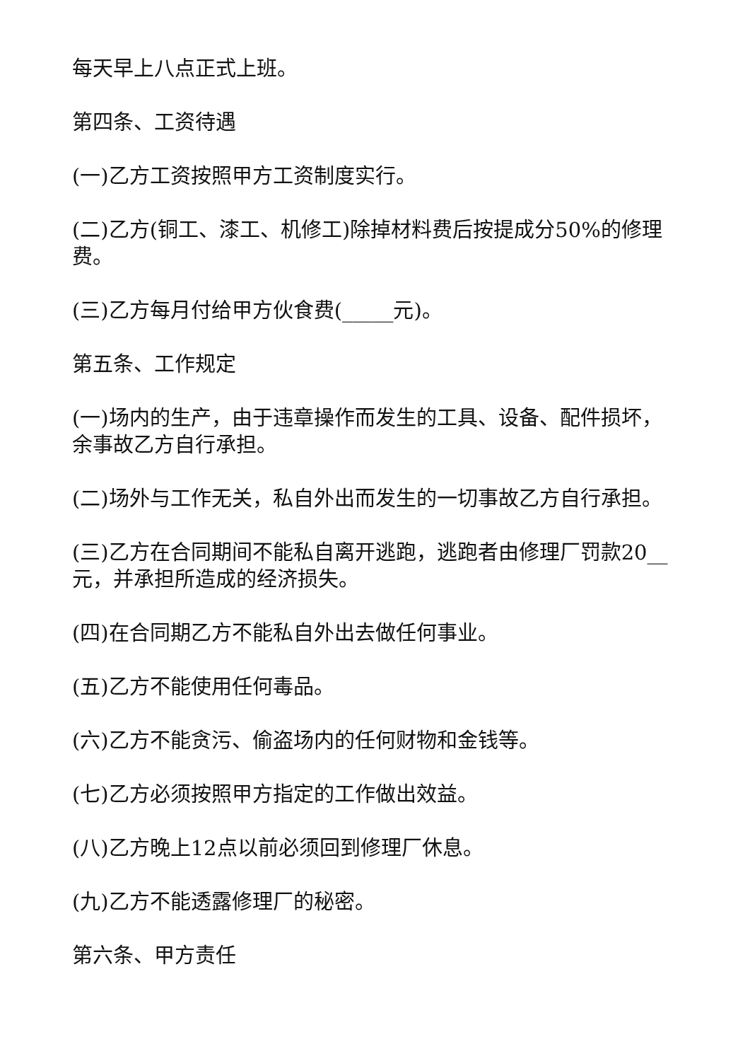每天早上八点正式上班。
第四条、工资待遇
(一)乙方工资按照甲方工资制度实行。
(二)乙方(铜工、漆工、机修工)除掉材料费后按提成分50%的修理费。
(三)乙方每月付给甲方伙食费(_____元)。
第五条、工作规定
(一)场内的生产，由于违章操作而发生的工具、设备、配件损坏，余事故乙方自行承担。
(二)场外与工作无关，私自外出而发生的一切事故乙方自行承担。
(三)乙方在合同期间不能私自离开逃跑，逃跑者由修理厂罚款20__元，并承担所造成的经济损失。
(四)在合同期乙方不能私自外出去做任何事业。
(五)乙方不能使用任何毒品。
(六)乙方不能贪污、偷盗场内的任何财物和金钱等。
(七)乙方必须按照甲方指定的工作做出效益。
(八)乙方晚上12点以前必须回到修理厂休息。
(九)乙方不能透露修理厂的秘密。
第六条、甲方责任